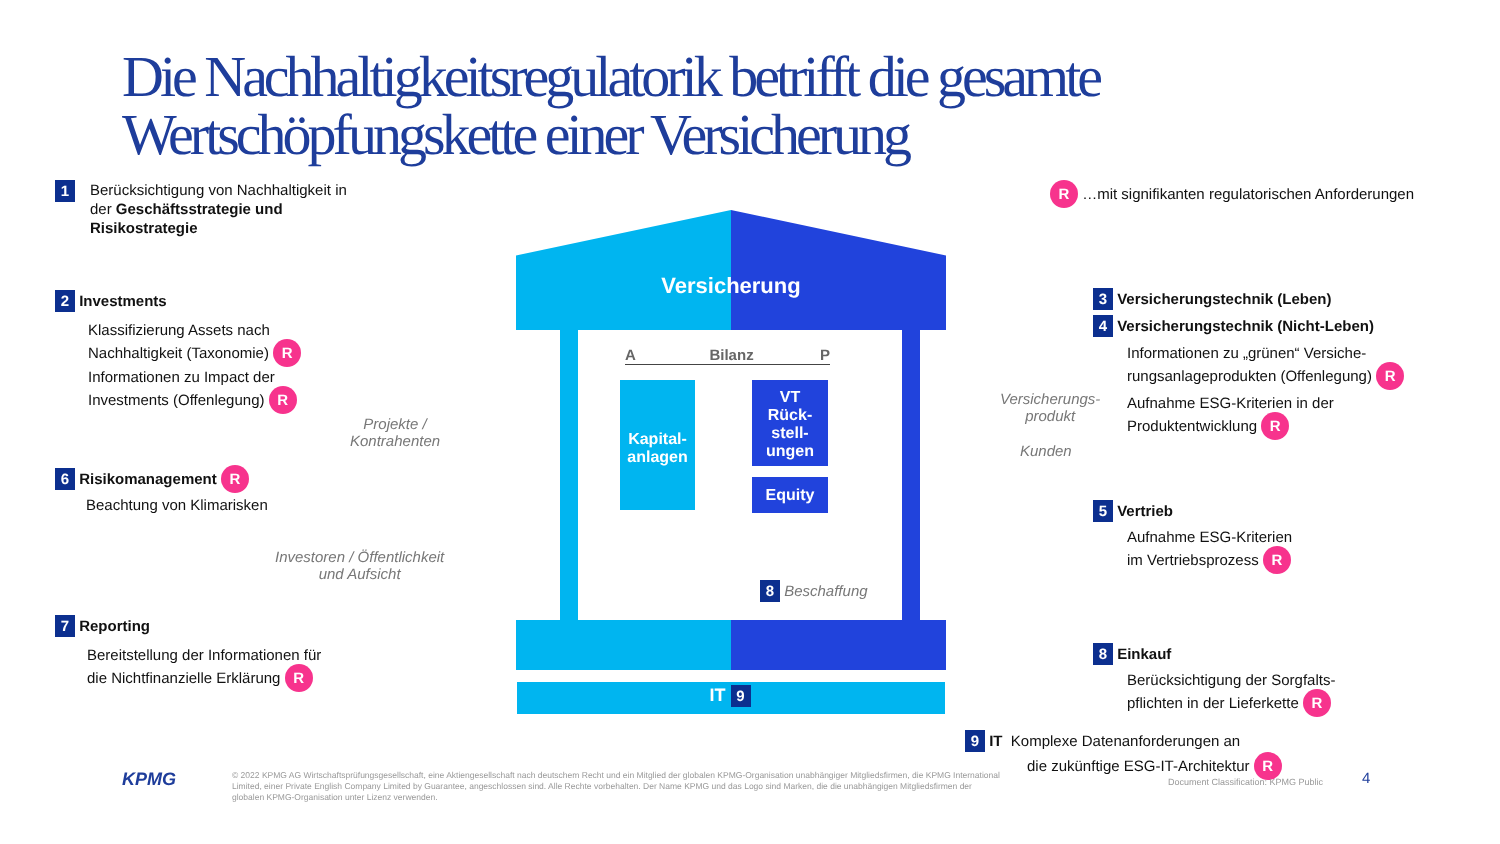Die Nachhaltigkeitsregulatorik betrifft die gesamte
Wertschöpfungskette einer Versicherung
Versicherung
Kapital-
anlagen
VT
Rück-
stell-
ungen
Equity
A Bilanz P
IT 9
1
Berücksichtigung von Nachhaltigkeit in
der Geschäftsstrategie und
Risikostrategie
R …mit signifikanten regulatorischen Anforderungen
2 Investments
Klassifizierung Assets nach
Nachhaltigkeit (Taxonomie) R
Informationen zu Impact der
Investments (Offenlegung) R
Projekte /
Kontrahenten
6 Risikomanagement R
Beachtung von Klimarisken
Investoren / Öffentlichkeit
und Aufsicht
7 Reporting
Bereitstellung der Informationen für
die Nichtfinanzielle Erklärung R
3 Versicherungstechnik (Leben)
4 Versicherungstechnik (Nicht-Leben)
Informationen zu „grünen“ Versiche-
rungsanlageprodukten (Offenlegung) R
Aufnahme ESG-Kriterien in der
Produktentwicklung R
Versicherungs-
produkt
Kunden
5 Vertrieb
Aufnahme ESG-Kriterien
im Vertriebsprozess R
8 Beschaffung
8 Einkauf
Berücksichtigung der Sorgfalts-
pflichten in der Lieferkette R
9 IT Komplexe Datenanforderungen an
die zukünftige ESG-IT-Architektur R
KPMG
© 2022 KPMG AG Wirtschaftsprüfungsgesellschaft, eine Aktiengesellschaft nach deutschem Recht und ein Mitglied der globalen KPMG-Organisation unabhängiger Mitgliedsfirmen, die KPMG International Limited, einer Private English Company Limited by Guarantee, angeschlossen sind. Alle Rechte vorbehalten. Der Name KPMG und das Logo sind Marken, die die unabhängigen Mitgliedsfirmen der globalen KPMG-Organisation unter Lizenz verwenden.
Document Classification: KPMG Public
4